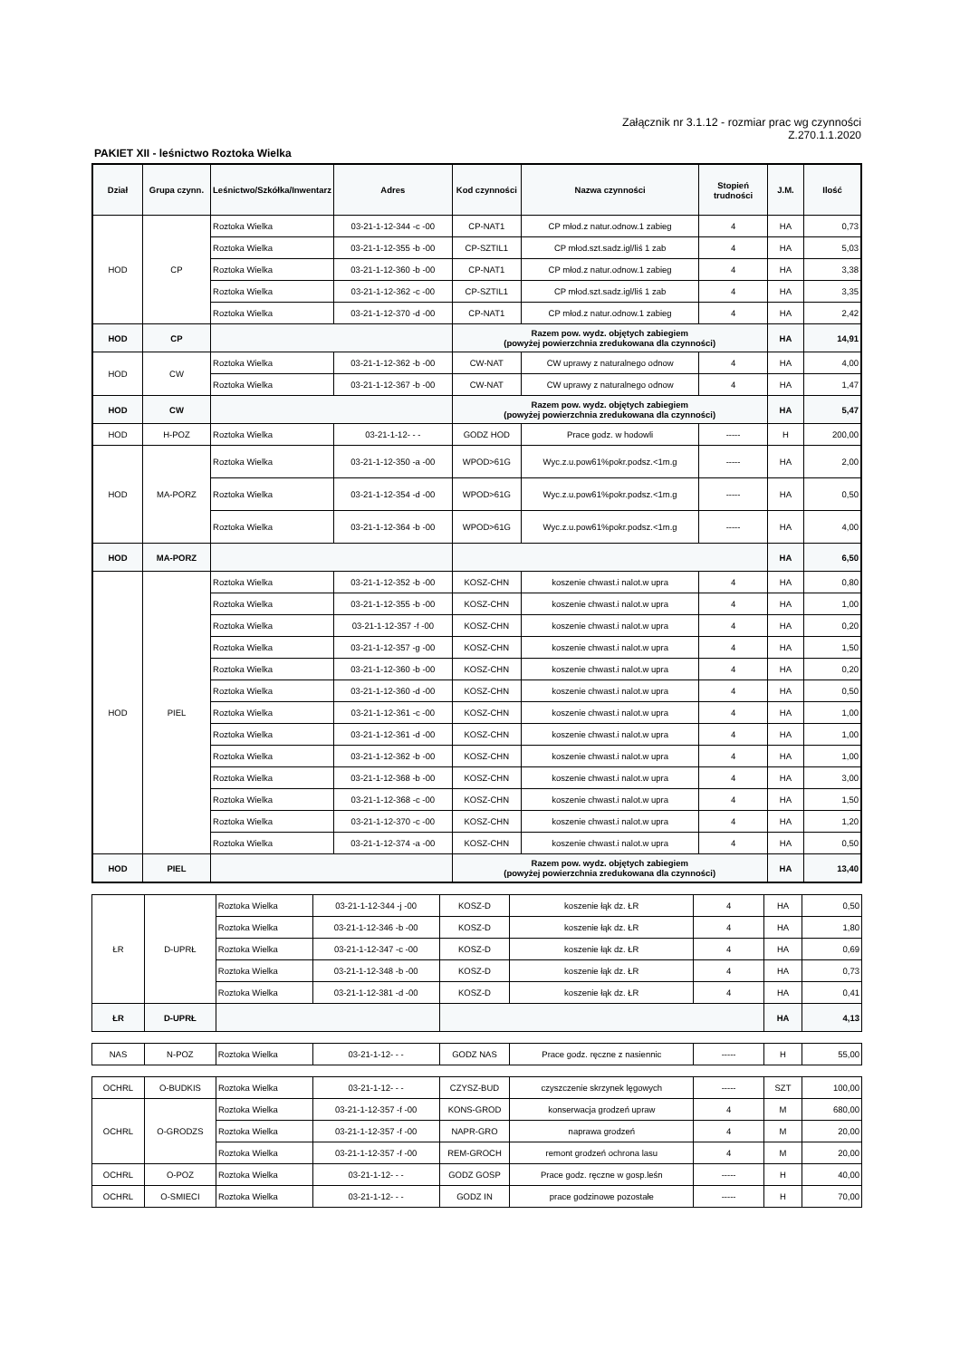Załącznik nr 3.1.12 - rozmiar prac wg czynności
Z.270.1.1.2020
PAKIET XII - leśnictwo Roztoka Wielka
| Dział | Grupa czynn. | Leśnictwo/Szkółka/Inwentarz | Adres | Kod czynności | Nazwa czynności | Stopień trudności | J.M. | Ilość |
| --- | --- | --- | --- | --- | --- | --- | --- | --- |
| HOD | CP | Roztoka Wielka | 03-21-1-12-344 -c -00 | CP-NAT1 | CP młod.z natur.odnow.1 zabieg | 4 | HA | 0,73 |
| | | Roztoka Wielka | 03-21-1-12-355 -b -00 | CP-SZTIL1 | CP młod.szt.sadz.igl/liś 1 zab | 4 | HA | 5,03 |
| | | Roztoka Wielka | 03-21-1-12-360 -b -00 | CP-NAT1 | CP młod.z natur.odnow.1 zabieg | 4 | HA | 3,38 |
| | | Roztoka Wielka | 03-21-1-12-362 -c -00 | CP-SZTIL1 | CP młod.szt.sadz.igl/liś 1 zab | 4 | HA | 3,35 |
| | | Roztoka Wielka | 03-21-1-12-370 -d -00 | CP-NAT1 | CP młod.z natur.odnow.1 zabieg | 4 | HA | 2,42 |
| HOD | CP | | | Razem pow. wydz. objętych zabiegiem (powyżej powierzchnia zredukowana dla czynności) | | | HA | 14,91 |
| HOD | CW | Roztoka Wielka | 03-21-1-12-362 -b -00 | CW-NAT | CW uprawy z naturalnego odnow | 4 | HA | 4,00 |
| | | Roztoka Wielka | 03-21-1-12-367 -b -00 | CW-NAT | CW uprawy z naturalnego odnow | 4 | HA | 1,47 |
| HOD | CW | | | Razem pow. wydz. objętych zabiegiem (powyżej powierzchnia zredukowana dla czynności) | | | HA | 5,47 |
| HOD | H-POZ | Roztoka Wielka | 03-21-1-12- - - | GODZ HOD | Prace godz. w hodowli | ----- | H | 200,00 |
| HOD | MA-PORZ | Roztoka Wielka | 03-21-1-12-350 -a -00 | WPOD>61G | Wyc.z.u.pow61%pokr.podsz.<1m.g | ----- | HA | 2,00 |
| | | Roztoka Wielka | 03-21-1-12-354 -d -00 | WPOD>61G | Wyc.z.u.pow61%pokr.podsz.<1m.g | ----- | HA | 0,50 |
| | | Roztoka Wielka | 03-21-1-12-364 -b -00 | WPOD>61G | Wyc.z.u.pow61%pokr.podsz.<1m.g | ----- | HA | 4,00 |
| HOD | MA-PORZ | | | | | | HA | 6,50 |
| HOD | PIEL | Roztoka Wielka | 03-21-1-12-352 -b -00 | KOSZ-CHN | koszenie chwast.i nalot.w upra | 4 | HA | 0,80 |
| | | Roztoka Wielka | 03-21-1-12-355 -b -00 | KOSZ-CHN | koszenie chwast.i nalot.w upra | 4 | HA | 1,00 |
| | | Roztoka Wielka | 03-21-1-12-357 -f -00 | KOSZ-CHN | koszenie chwast.i nalot.w upra | 4 | HA | 0,20 |
| | | Roztoka Wielka | 03-21-1-12-357 -g -00 | KOSZ-CHN | koszenie chwast.i nalot.w upra | 4 | HA | 1,50 |
| | | Roztoka Wielka | 03-21-1-12-360 -b -00 | KOSZ-CHN | koszenie chwast.i nalot.w upra | 4 | HA | 0,20 |
| | | Roztoka Wielka | 03-21-1-12-360 -d -00 | KOSZ-CHN | koszenie chwast.i nalot.w upra | 4 | HA | 0,50 |
| | | Roztoka Wielka | 03-21-1-12-361 -c -00 | KOSZ-CHN | koszenie chwast.i nalot.w upra | 4 | HA | 1,00 |
| | | Roztoka Wielka | 03-21-1-12-361 -d -00 | KOSZ-CHN | koszenie chwast.i nalot.w upra | 4 | HA | 1,00 |
| | | Roztoka Wielka | 03-21-1-12-362 -b -00 | KOSZ-CHN | koszenie chwast.i nalot.w upra | 4 | HA | 1,00 |
| | | Roztoka Wielka | 03-21-1-12-368 -b -00 | KOSZ-CHN | koszenie chwast.i nalot.w upra | 4 | HA | 3,00 |
| | | Roztoka Wielka | 03-21-1-12-368 -c -00 | KOSZ-CHN | koszenie chwast.i nalot.w upra | 4 | HA | 1,50 |
| | | Roztoka Wielka | 03-21-1-12-370 -c -00 | KOSZ-CHN | koszenie chwast.i nalot.w upra | 4 | HA | 1,20 |
| | | Roztoka Wielka | 03-21-1-12-374 -a -00 | KOSZ-CHN | koszenie chwast.i nalot.w upra | 4 | HA | 0,50 |
| HOD | PIEL | | | Razem pow. wydz. objętych zabiegiem (powyżej powierzchnia zredukowana dla czynności) | | | HA | 13,40 |
| ŁR | D-UPRŁ | Roztoka Wielka | 03-21-1-12-344 -j -00 | KOSZ-D | koszenie łąk dz. ŁR | 4 | HA | 0,50 |
| | | Roztoka Wielka | 03-21-1-12-346 -b -00 | KOSZ-D | koszenie łąk dz. ŁR | 4 | HA | 1,80 |
| | | Roztoka Wielka | 03-21-1-12-347 -c -00 | KOSZ-D | koszenie łąk dz. ŁR | 4 | HA | 0,69 |
| | | Roztoka Wielka | 03-21-1-12-348 -b -00 | KOSZ-D | koszenie łąk dz. ŁR | 4 | HA | 0,73 |
| | | Roztoka Wielka | 03-21-1-12-381 -d -00 | KOSZ-D | koszenie łąk dz. ŁR | 4 | HA | 0,41 |
| ŁR | D-UPRŁ | | | | | | HA | 4,13 |
| NAS | N-POZ | Roztoka Wielka | 03-21-1-12- - - | GODZ NAS | Prace godz. ręczne z nasiennic | ----- | H | 55,00 |
| OCHRL | O-BUDKIS | Roztoka Wielka | 03-21-1-12- - - | CZYSZ-BUD | czyszczenie skrzynek lęgowych | ----- | SZT | 100,00 |
| OCHRL | O-GRODZS | Roztoka Wielka | 03-21-1-12-357 -f -00 | KONS-GROD | konserwacja grodzeń upraw | 4 | M | 680,00 |
| | | Roztoka Wielka | 03-21-1-12-357 -f -00 | NAPR-GRO | naprawa grodzeń | 4 | M | 20,00 |
| | | Roztoka Wielka | 03-21-1-12-357 -f -00 | REM-GROCH | remont grodzeń ochrona lasu | 4 | M | 20,00 |
| OCHRL | O-POZ | Roztoka Wielka | 03-21-1-12- - - | GODZ GOSP | Prace godz. ręczne w gosp.leśn | ----- | H | 40,00 |
| OCHRL | O-SMIECI | Roztoka Wielka | 03-21-1-12- - - | GODZ IN | prace godzinowe pozostałe | ----- | H | 70,00 |